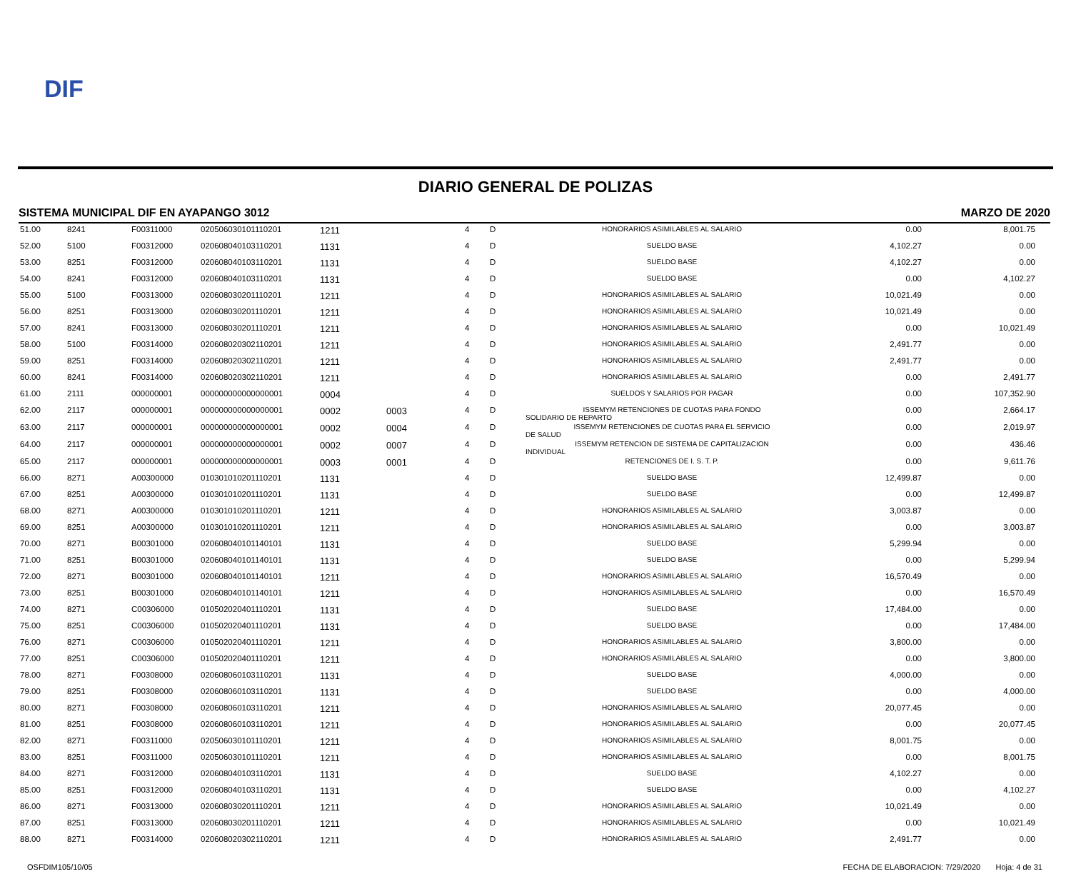DIF
DIARIO GENERAL DE POLIZAS
SISTEMA MUNICIPAL DIF EN AYAPANGO 3012 MARZO DE 2020
| 51.00 | 8241 | F00311000 | 020506030101110201 | 1211 | | 4 | D | HONORARIOS ASIMILABLES AL SALARIO | 0.00 | 8,001.75 |
| 52.00 | 5100 | F00312000 | 020608040103110201 | 1131 | | 4 | D | SUELDO BASE | 4,102.27 | 0.00 |
| 53.00 | 8251 | F00312000 | 020608040103110201 | 1131 | | 4 | D | SUELDO BASE | 4,102.27 | 0.00 |
| 54.00 | 8241 | F00312000 | 020608040103110201 | 1131 | | 4 | D | SUELDO BASE | 0.00 | 4,102.27 |
| 55.00 | 5100 | F00313000 | 020608030201110201 | 1211 | | 4 | D | HONORARIOS ASIMILABLES AL SALARIO | 10,021.49 | 0.00 |
| 56.00 | 8251 | F00313000 | 020608030201110201 | 1211 | | 4 | D | HONORARIOS ASIMILABLES AL SALARIO | 10,021.49 | 0.00 |
| 57.00 | 8241 | F00313000 | 020608030201110201 | 1211 | | 4 | D | HONORARIOS ASIMILABLES AL SALARIO | 0.00 | 10,021.49 |
| 58.00 | 5100 | F00314000 | 020608020302110201 | 1211 | | 4 | D | HONORARIOS ASIMILABLES AL SALARIO | 2,491.77 | 0.00 |
| 59.00 | 8251 | F00314000 | 020608020302110201 | 1211 | | 4 | D | HONORARIOS ASIMILABLES AL SALARIO | 2,491.77 | 0.00 |
| 60.00 | 8241 | F00314000 | 020608020302110201 | 1211 | | 4 | D | HONORARIOS ASIMILABLES AL SALARIO | 0.00 | 2,491.77 |
| 61.00 | 2111 | 000000001 | 000000000000000001 | 0004 | | 4 | D | SUELDOS Y SALARIOS POR PAGAR | 0.00 | 107,352.90 |
| 62.00 | 2117 | 000000001 | 000000000000000001 | 0002 | 0003 | 4 | D | ISSEMYM RETENCIONES DE CUOTAS PARA FONDO SOLIDARIO DE REPARTO | 0.00 | 2,664.17 |
| 63.00 | 2117 | 000000001 | 000000000000000001 | 0002 | 0004 | 4 | D | ISSEMYM RETENCIONES DE CUOTAS PARA EL SERVICIO DE SALUD | 0.00 | 2,019.97 |
| 64.00 | 2117 | 000000001 | 000000000000000001 | 0002 | 0007 | 4 | D | ISSEMYM RETENCION DE SISTEMA DE CAPITALIZACION INDIVIDUAL | 0.00 | 436.46 |
| 65.00 | 2117 | 000000001 | 000000000000000001 | 0003 | 0001 | 4 | D | RETENCIONES DE I. S. T. P. | 0.00 | 9,611.76 |
| 66.00 | 8271 | A00300000 | 010301010201110201 | 1131 | | 4 | D | SUELDO BASE | 12,499.87 | 0.00 |
| 67.00 | 8251 | A00300000 | 010301010201110201 | 1131 | | 4 | D | SUELDO BASE | 0.00 | 12,499.87 |
| 68.00 | 8271 | A00300000 | 010301010201110201 | 1211 | | 4 | D | HONORARIOS ASIMILABLES AL SALARIO | 3,003.87 | 0.00 |
| 69.00 | 8251 | A00300000 | 010301010201110201 | 1211 | | 4 | D | HONORARIOS ASIMILABLES AL SALARIO | 0.00 | 3,003.87 |
| 70.00 | 8271 | B00301000 | 020608040101140101 | 1131 | | 4 | D | SUELDO BASE | 5,299.94 | 0.00 |
| 71.00 | 8251 | B00301000 | 020608040101140101 | 1131 | | 4 | D | SUELDO BASE | 0.00 | 5,299.94 |
| 72.00 | 8271 | B00301000 | 020608040101140101 | 1211 | | 4 | D | HONORARIOS ASIMILABLES AL SALARIO | 16,570.49 | 0.00 |
| 73.00 | 8251 | B00301000 | 020608040101140101 | 1211 | | 4 | D | HONORARIOS ASIMILABLES AL SALARIO | 0.00 | 16,570.49 |
| 74.00 | 8271 | C00306000 | 010502020401110201 | 1131 | | 4 | D | SUELDO BASE | 17,484.00 | 0.00 |
| 75.00 | 8251 | C00306000 | 010502020401110201 | 1131 | | 4 | D | SUELDO BASE | 0.00 | 17,484.00 |
| 76.00 | 8271 | C00306000 | 010502020401110201 | 1211 | | 4 | D | HONORARIOS ASIMILABLES AL SALARIO | 3,800.00 | 0.00 |
| 77.00 | 8251 | C00306000 | 010502020401110201 | 1211 | | 4 | D | HONORARIOS ASIMILABLES AL SALARIO | 0.00 | 3,800.00 |
| 78.00 | 8271 | F00308000 | 020608060103110201 | 1131 | | 4 | D | SUELDO BASE | 4,000.00 | 0.00 |
| 79.00 | 8251 | F00308000 | 020608060103110201 | 1131 | | 4 | D | SUELDO BASE | 0.00 | 4,000.00 |
| 80.00 | 8271 | F00308000 | 020608060103110201 | 1211 | | 4 | D | HONORARIOS ASIMILABLES AL SALARIO | 20,077.45 | 0.00 |
| 81.00 | 8251 | F00308000 | 020608060103110201 | 1211 | | 4 | D | HONORARIOS ASIMILABLES AL SALARIO | 0.00 | 20,077.45 |
| 82.00 | 8271 | F00311000 | 020506030101110201 | 1211 | | 4 | D | HONORARIOS ASIMILABLES AL SALARIO | 8,001.75 | 0.00 |
| 83.00 | 8251 | F00311000 | 020506030101110201 | 1211 | | 4 | D | HONORARIOS ASIMILABLES AL SALARIO | 0.00 | 8,001.75 |
| 84.00 | 8271 | F00312000 | 020608040103110201 | 1131 | | 4 | D | SUELDO BASE | 4,102.27 | 0.00 |
| 85.00 | 8251 | F00312000 | 020608040103110201 | 1131 | | 4 | D | SUELDO BASE | 0.00 | 4,102.27 |
| 86.00 | 8271 | F00313000 | 020608030201110201 | 1211 | | 4 | D | HONORARIOS ASIMILABLES AL SALARIO | 10,021.49 | 0.00 |
| 87.00 | 8251 | F00313000 | 020608030201110201 | 1211 | | 4 | D | HONORARIOS ASIMILABLES AL SALARIO | 0.00 | 10,021.49 |
| 88.00 | 8271 | F00314000 | 020608020302110201 | 1211 | | 4 | D | HONORARIOS ASIMILABLES AL SALARIO | 2,491.77 | 0.00 |
OSFDIM105/10/05 FECHA DE ELABORACION: 7/29/2020 Hoja: 4 de 31